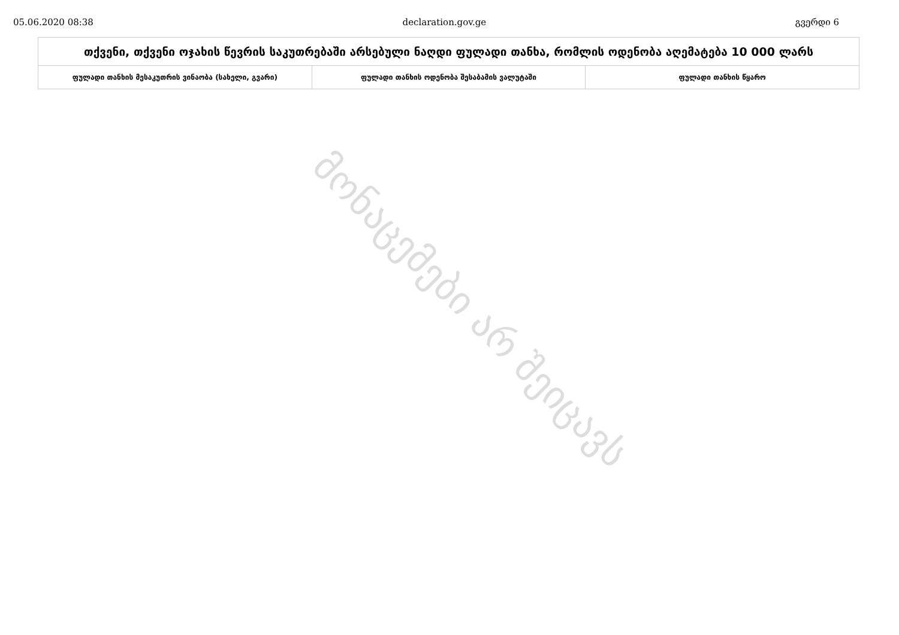05.06.2020 08:38 declaration.gov.ge გვერდი 6
| თქვენი, თქვენი ოჯახის წევრის საკუთრებაში არსებული ნაღდი ფულადი თანხა, რომლის ოდენობა აღემატება 10 000 ლარს | | |
| --- | --- | --- |
| ფულადი თანხის მესაკუთრის ვინაობა (სახელი, გვარი) | ფულადი თანხის ოდენობა შესაბამის ვალუტაში | ფულადი თანხის წყარო |
მონაცემები არ შეიცავს